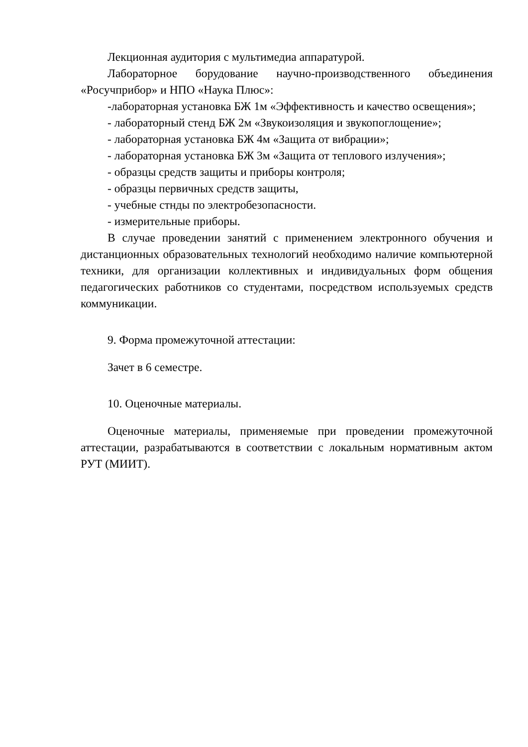Лекционная аудитория с мультимедиа аппаратурой.
Лабораторное борудование научно-производственного объединения «Росучприбор» и НПО «Наука Плюс»:
-лабораторная установка БЖ 1м «Эффективность и качество освещения»;
- лабораторный стенд БЖ 2м «Звукоизоляция и звукопоглощение»;
- лабораторная установка БЖ 4м «Защита от вибрации»;
- лабораторная установка БЖ 3м «Защита от теплового излучения»;
- образцы средств защиты и приборы контроля;
- образцы первичных средств защиты,
- учебные стнды по электробезопасности.
- измерительные приборы.
В случае проведении занятий с применением электронного обучения и дистанционных образовательных технологий необходимо наличие компьютерной техники, для организации коллективных и индивидуальных форм общения педагогических работников со студентами, посредством используемых средств коммуникации.
9. Форма промежуточной аттестации:
Зачет в 6 семестре.
10. Оценочные материалы.
Оценочные материалы, применяемые при проведении промежуточной аттестации, разрабатываются в соответствии с локальным нормативным актом РУТ (МИИТ).